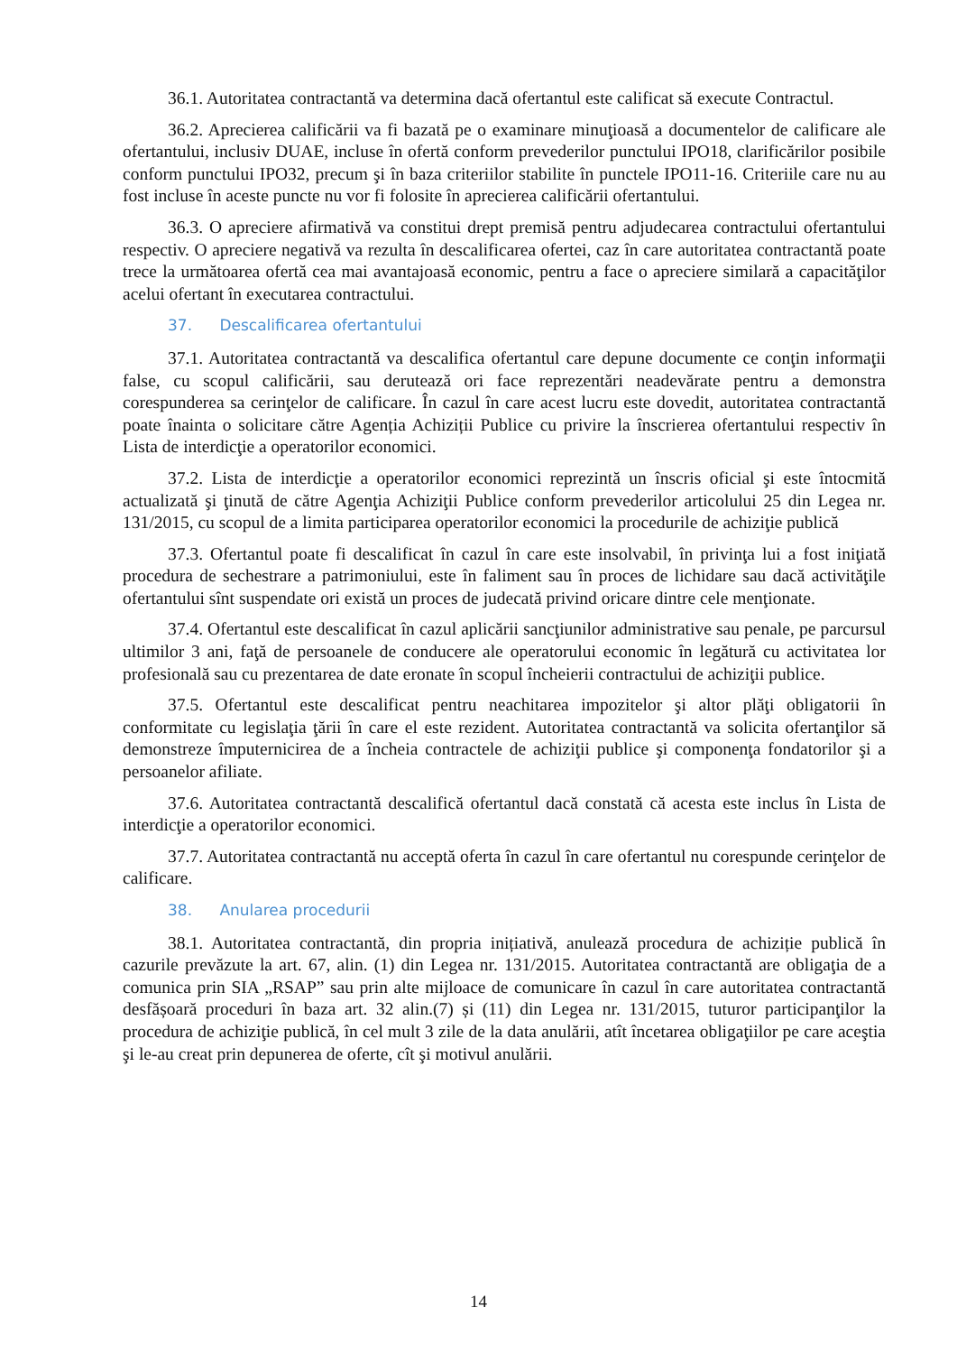36.1. Autoritatea contractantă va determina dacă ofertantul este calificat să execute Contractul.
36.2. Aprecierea calificării va fi bazată pe o examinare minuţioasă a documentelor de calificare ale ofertantului, inclusiv DUAE, incluse în ofertă conform prevederilor punctului IPO18, clarificărilor posibile conform punctului IPO32, precum şi în baza criteriilor stabilite în punctele IPO11-16. Criteriile care nu au fost incluse în aceste puncte nu vor fi folosite în aprecierea calificării ofertantului.
36.3. O apreciere afirmativă va constitui drept premisă pentru adjudecarea contractului ofertantului respectiv. O apreciere negativă va rezulta în descalificarea ofertei, caz în care autoritatea contractantă poate trece la următoarea ofertă cea mai avantajoasă economic, pentru a face o apreciere similară a capacităţilor acelui ofertant în executarea contractului.
37. Descalificarea ofertantului
37.1. Autoritatea contractantă va descalifica ofertantul care depune documente ce conţin informaţii false, cu scopul calificării, sau derutează ori face reprezentări neadevărate pentru a demonstra corespunderea sa cerinţelor de calificare. În cazul în care acest lucru este dovedit, autoritatea contractantă poate înainta o solicitare către Agenția Achiziții Publice cu privire la înscrierea ofertantului respectiv în Lista de interdicţie a operatorilor economici.
37.2. Lista de interdicţie a operatorilor economici reprezintă un înscris oficial şi este întocmită actualizată şi ţinută de către Agenţia Achiziţii Publice conform prevederilor articolului 25 din Legea nr. 131/2015, cu scopul de a limita participarea operatorilor economici la procedurile de achiziţie publică
37.3. Ofertantul poate fi descalificat în cazul în care este insolvabil, în privinţa lui a fost iniţiată procedura de sechestrare a patrimoniului, este în faliment sau în proces de lichidare sau dacă activităţile ofertantului sînt suspendate ori există un proces de judecată privind oricare dintre cele menţionate.
37.4. Ofertantul este descalificat în cazul aplicării sancţiunilor administrative sau penale, pe parcursul ultimilor 3 ani, faţă de persoanele de conducere ale operatorului economic în legătură cu activitatea lor profesională sau cu prezentarea de date eronate în scopul încheierii contractului de achiziţii publice.
37.5. Ofertantul este descalificat pentru neachitarea impozitelor şi altor plăţi obligatorii în conformitate cu legislaţia ţării în care el este rezident. Autoritatea contractantă va solicita ofertanţilor să demonstreze împuternicirea de a încheia contractele de achiziţii publice şi componenţa fondatorilor şi a persoanelor afiliate.
37.6. Autoritatea contractantă descalifică ofertantul dacă constată că acesta este inclus în Lista de interdicţie a operatorilor economici.
37.7. Autoritatea contractantă nu acceptă oferta în cazul în care ofertantul nu corespunde cerinţelor de calificare.
38. Anularea procedurii
38.1. Autoritatea contractantă, din propria inițiativă, anulează procedura de achiziție publică în cazurile prevăzute la art. 67, alin. (1) din Legea nr. 131/2015. Autoritatea contractantă are obligaţia de a comunica prin SIA „RSAP” sau prin alte mijloace de comunicare în cazul în care autoritatea contractantă desfășoară proceduri în baza art. 32 alin.(7) și (11) din Legea nr. 131/2015, tuturor participanţilor la procedura de achiziţie publică, în cel mult 3 zile de la data anulării, atît încetarea obligaţiilor pe care aceştia şi le-au creat prin depunerea de oferte, cît şi motivul anulării.
14